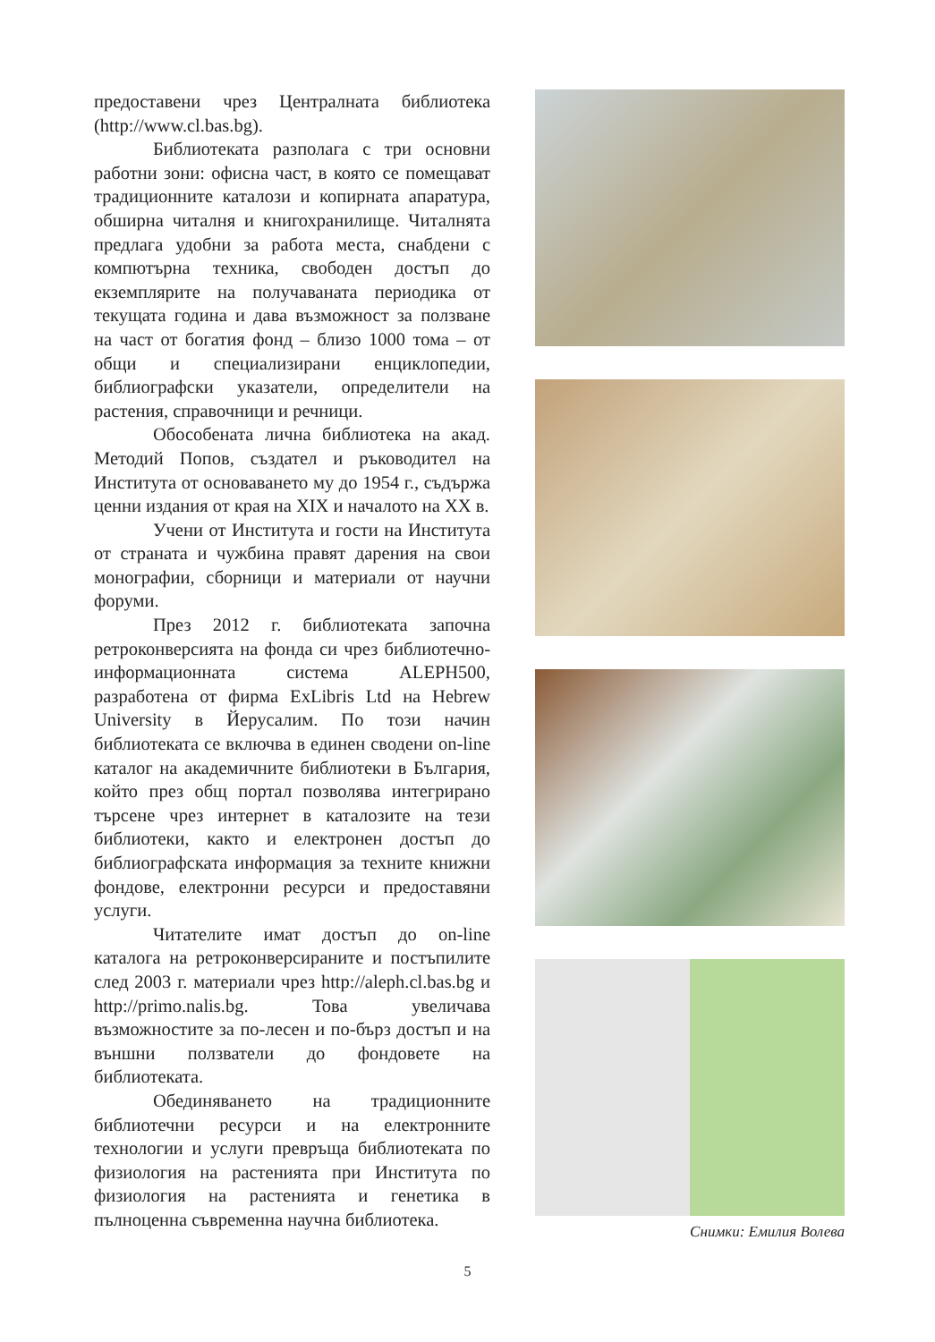предоставени чрез Централната библиотека (http://www.cl.bas.bg).
Библиотеката разполага с три основни работни зони: офисна част, в която се помещават традиционните каталози и копирната апаратура, обширна читалня и книгохранилище. Читалнята предлага удобни за работа места, снабдени с компютърна техника, свободен достъп до екземплярите на получаваната периодика от текущата година и дава възможност за ползване на част от богатия фонд – близо 1000 тома – от общи и специализирани енциклопедии, библиографски указатели, определители на растения, справочници и речници.
Обособената лична библиотека на акад. Методий Попов, създател и ръководител на Института от основаването му до 1954 г., съдържа ценни издания от края на XIX и началото на XX в.
Учени от Института и гости на Института от страната и чужбина правят дарения на свои монографии, сборници и материали от научни форуми.
През 2012 г. библиотеката започна ретроконверсията на фонда си чрез библиотечно-информационната система ALEPH500, разработена от фирма ExLibris Ltd на Hebrew University в Йерусалим. По този начин библиотеката се включва в единен сводени on-line каталог на академичните библиотеки в България, който през общ портал позволява интегрирано търсене чрез интернет в каталозите на тези библиотеки, както и електронен достъп до библиографската информация за техните книжни фондове, електронни ресурси и предоставяни услуги.
Читателите имат достъп до on-line каталога на ретроконверсираните и постъпилите след 2003 г. материали чрез http://aleph.cl.bas.bg и http://primo.nalis.bg. Това увеличава възможностите за по-лесен и по-бърз достъп и на външни ползватели до фондовете на библиотеката.
Обединяването на традиционните библиотечни ресурси и на електронните технологии и услуги превръща библиотеката по физиология на растенията при Института по физиология на растенията и генетика в пълноценна съвременна научна библиотека.
Снимки: Емилия Волева
5